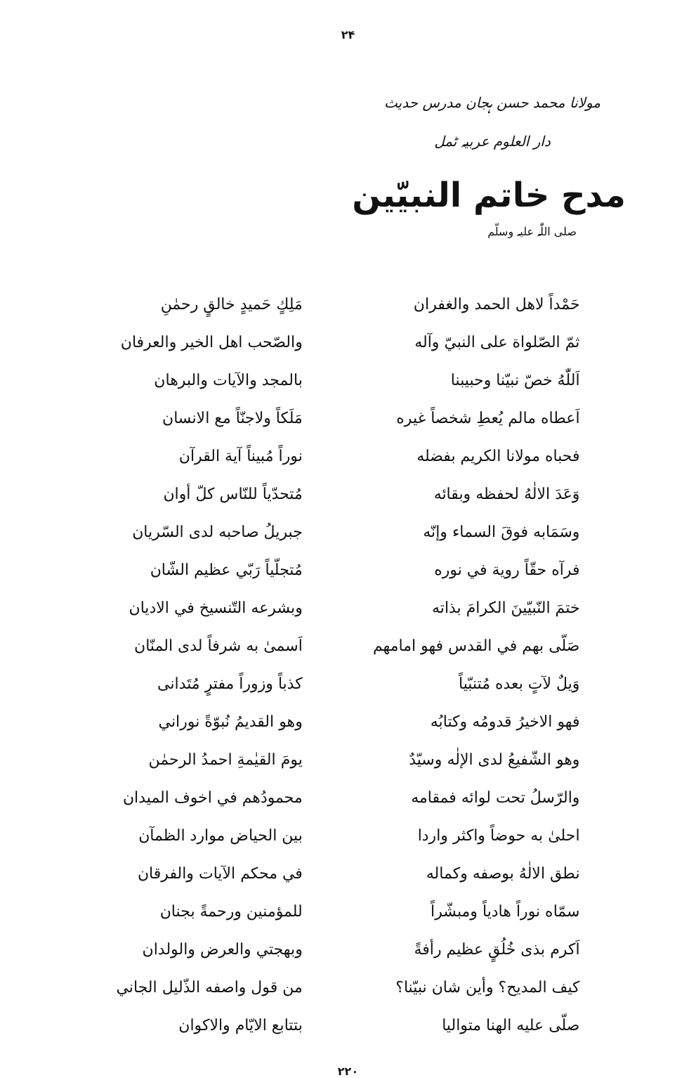۲۴
مولانا محمد حسن ہجان مدرس حدیث
دار العلوم عربیہ ٹمل
مدح خاتم النبیّین
صلی اللّٰہ علیہ وسلّم
| حَمْداً لاهل الحمد والغفران | مَلِكٍ حَميدٍ خالقٍ رحمٰنِ |
| ثمّ الصّلواة على النبيّ وآله | والصّحب اهل الخير والعرفان |
| اَللّٰهُ خصّ نبيّنا وحبيبنا | بالمجد والآيات والبرهان |
| اَعطاه مالم يُعطِ شخصاً غيره | مَلَكاً ولاجنّاً مع الانسان |
| فحباه مولانا الكريم بفضله | نوراً مُبيناً آية القرآن |
| وَعَدَ الالٰهُ لحفظه وبقائه | مُتحدّياً للنّاس كلّ أوان |
| وسَمَابه فوقَ السماء وإنّه | جبريلُ صاحبه لدى السّريان |
| فرآه حقّاً روية في نوره | مُتجلّياً رَبّي عظيم الشّان |
| ختمَ النّبيّينَ الكرامَ بذاته | وبشرعه التّنسيخ في الاديان |
| صَلّى بهم في القدس فهو امامهم | اَسمىٰ به شرفاً لدى المنّان |
| وَيلٌ لآتٍ بعده مُتنبّياً | كذباً وزوراً مفترٍ مُتَدانى |
| فهو الاخيرُ قدومُه وكتابُه | وهو القديمُ نُبوّةً نوراني |
| وهو الشّفيعُ لدى الإلٰه وسيّدٌ | يومَ القيٰمةِ احمدُ الرحمٰن |
| والرّسلُ تحت لوائه فمقامه | محمودُهم في اخوف الميدان |
| احلىٰ به حوضاً واكثر واردا | بين الحياض موارد الظمآن |
| نطق الالٰهُ بوصفه وكماله | في محكم الآيات والفرقان |
| سمّاه نوراً هادياً ومبشّراً | للمؤمنين ورحمةً بجنان |
| اَكرم بذى خُلُقٍ عظيم رأفةً | وبهجتي والعرض والولدان |
| كيف المديح؟ وأين شان نبيّنا؟ | من قول واصفه الذّليل الجاني |
| صلّى عليه الهنا متواليا | بتتابع الايّام والاكوان |
۲۲۰